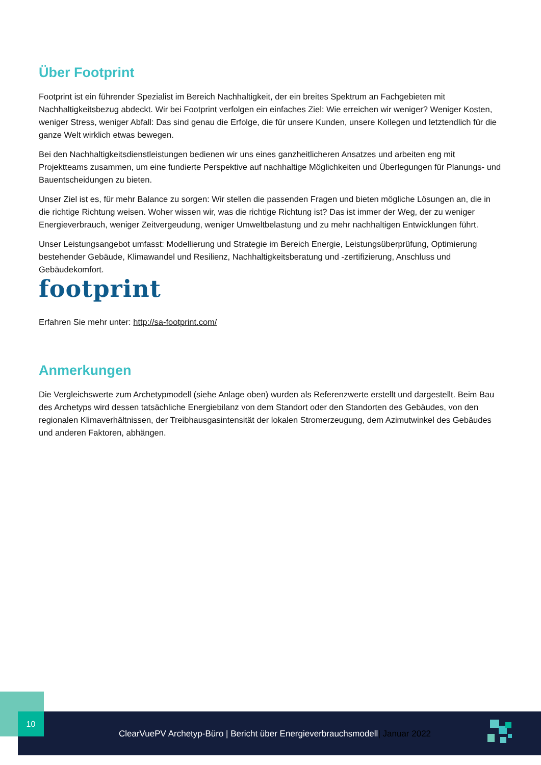Über Footprint
Footprint ist ein führender Spezialist im Bereich Nachhaltigkeit, der ein breites Spektrum an Fachgebieten mit Nachhaltigkeitsbezug abdeckt. Wir bei Footprint verfolgen ein einfaches Ziel: Wie erreichen wir weniger? Weniger Kosten, weniger Stress, weniger Abfall: Das sind genau die Erfolge, die für unsere Kunden, unsere Kollegen und letztendlich für die ganze Welt wirklich etwas bewegen.
Bei den Nachhaltigkeitsdienstleistungen bedienen wir uns eines ganzheitlicheren Ansatzes und arbeiten eng mit Projektteams zusammen, um eine fundierte Perspektive auf nachhaltige Möglichkeiten und Überlegungen für Planungs- und Bauentscheidungen zu bieten.
Unser Ziel ist es, für mehr Balance zu sorgen: Wir stellen die passenden Fragen und bieten mögliche Lösungen an, die in die richtige Richtung weisen. Woher wissen wir, was die richtige Richtung ist? Das ist immer der Weg, der zu weniger Energieverbrauch, weniger Zeitvergeudung, weniger Umweltbelastung und zu mehr nachhaltigen Entwicklungen führt.
Unser Leistungsangebot umfasst: Modellierung und Strategie im Bereich Energie, Leistungsüberprüfung, Optimierung bestehender Gebäude, Klimawandel und Resilienz, Nachhaltigkeitsberatung und -zertifizierung, Anschluss und Gebäudekomfort.
footprint
Erfahren Sie mehr unter: http://sa-footprint.com/
Anmerkungen
Die Vergleichswerte zum Archetypmodell (siehe Anlage oben) wurden als Referenzwerte erstellt und dargestellt. Beim Bau des Archetyps wird dessen tatsächliche Energiebilanz von dem Standort oder den Standorten des Gebäudes, von den regionalen Klimaverhältnissen, der Treibhausgasintensität der lokalen Stromerzeugung, dem Azimutwinkel des Gebäudes und anderen Faktoren, abhängen.
ClearVuePV Archetyp-Büro | Bericht über Energieverbrauchsmodell| Januar 2022 10